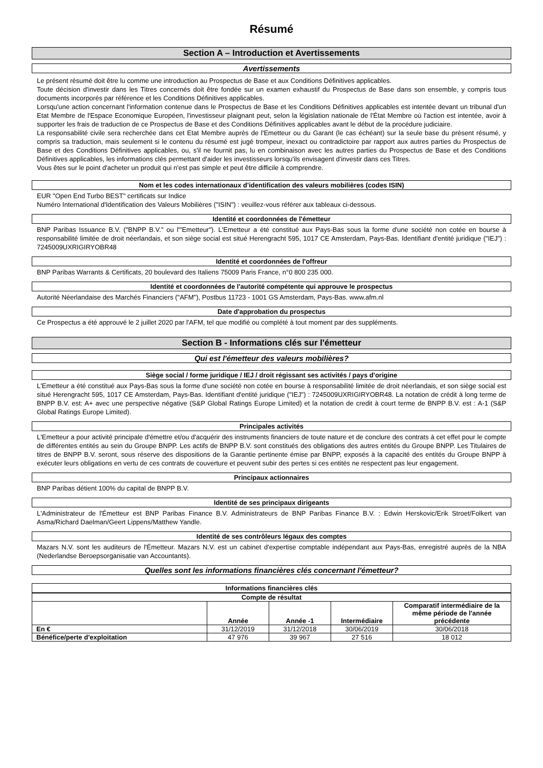Résumé
Section A – Introduction et Avertissements
Avertissements
Le présent résumé doit être lu comme une introduction au Prospectus de Base et aux Conditions Définitives applicables.
Toute décision d'investir dans les Titres concernés doit être fondée sur un examen exhaustif du Prospectus de Base dans son ensemble, y compris tous documents incorporés par référence et les Conditions Définitives applicables.
Lorsqu'une action concernant l'information contenue dans le Prospectus de Base et les Conditions Définitives applicables est intentée devant un tribunal d'un Etat Membre de l'Espace Economique Européen, l'investisseur plaignant peut, selon la législation nationale de l'État Membre où l'action est intentée, avoir à supporter les frais de traduction de ce Prospectus de Base et des Conditions Définitives applicables avant le début de la procédure judiciaire.
La responsabilité civile sera recherchée dans cet Etat Membre auprès de l'Emetteur ou du Garant (le cas échéant) sur la seule base du présent résumé, y compris sa traduction, mais seulement si le contenu du résumé est jugé trompeur, inexact ou contradictoire par rapport aux autres parties du Prospectus de Base et des Conditions Définitives applicables, ou, s'il ne fournit pas, lu en combinaison avec les autres parties du Prospectus de Base et des Conditions Définitives applicables, les informations clés permettant d'aider les investisseurs lorsqu'ils envisagent d'investir dans ces Titres.
Vous êtes sur le point d'acheter un produit qui n'est pas simple et peut être difficile à comprendre.
Nom et les codes internationaux d'identification des valeurs mobilières (codes ISIN)
EUR "Open End Turbo BEST" certificats sur Indice
Numéro International d'Identification des Valeurs Mobilières ("ISIN") : veuillez-vous référer aux tableaux ci-dessous.
Identité et coordonnées de l'émetteur
BNP Paribas Issuance B.V. ("BNPP B.V." ou l'"Emetteur"). L'Emetteur a été constitué aux Pays-Bas sous la forme d'une société non cotée en bourse à responsabilité limitée de droit néerlandais, et son siège social est situé Herengracht 595, 1017 CE Amsterdam, Pays-Bas. Identifiant d'entité juridique ("IEJ") : 7245009UXRIGIRYOBR48
Identité et coordonnées de l'offreur
BNP Paribas Warrants & Certificats, 20 boulevard des Italiens 75009 Paris France, n°0 800 235 000.
Identité et coordonnées de l'autorité compétente qui approuve le prospectus
Autorité Néerlandaise des Marchés Financiers ("AFM"), Postbus 11723 - 1001 GS Amsterdam, Pays-Bas. www.afm.nl
Date d'approbation du prospectus
Ce Prospectus a été approuvé le 2 juillet 2020 par l'AFM, tel que modifié ou complété à tout moment par des suppléments.
Section B - Informations clés sur l'émetteur
Qui est l'émetteur des valeurs mobilières?
Siège social / forme juridique / IEJ / droit régissant ses activités / pays d'origine
L'Emetteur a été constitué aux Pays-Bas sous la forme d'une société non cotée en bourse à responsabilité limitée de droit néerlandais, et son siège social est situé Herengracht 595, 1017 CE Amsterdam, Pays-Bas. Identifiant d'entité juridique ("IEJ") : 7245009UXRIGIRYOBR48. La notation de crédit à long terme de BNPP B.V. est: A+ avec une perspective négative (S&P Global Ratings Europe Limited) et la notation de credit à court terme de BNPP B.V. est : A-1 (S&P Global Ratings Europe Limited).
Principales activités
L'Emetteur a pour activité principale d'émettre et/ou d'acquérir des instruments financiers de toute nature et de conclure des contrats à cet effet pour le compte de différentes entités au sein du Groupe BNPP. Les actifs de BNPP B.V. sont constitués des obligations des autres entités du Groupe BNPP. Les Titulaires de titres de BNPP B.V. seront, sous réserve des dispositions de la Garantie pertinente émise par BNPP, exposés à la capacité des entités du Groupe BNPP à exécuter leurs obligations en vertu de ces contrats de couverture et peuvent subir des pertes si ces entités ne respectent pas leur engagement.
Principaux actionnaires
BNP Paribas détient 100% du capital de BNPP B.V.
Identité de ses principaux dirigeants
L'Administrateur de l'Émetteur est BNP Paribas Finance B.V. Administrateurs de BNP Paribas Finance B.V. : Edwin Herskovic/Erik Stroet/Folkert van Asma/Richard Daelman/Geert Lippens/Matthew Yandle.
Identité de ses contrôleurs légaux des comptes
Mazars N.V. sont les auditeurs de l'Émetteur. Mazars N.V. est un cabinet d'expertise comptable indépendant aux Pays-Bas, enregistré auprès de la NBA (Nederlandse Beroepsorganisatie van Accountants).
Quelles sont les informations financières clés concernant l'émetteur?
Informations financières clés
| Compte de résultat | | | | |
| --- | --- | --- | --- | --- |
| | Année | Année -1 | Intermédiaire | Comparatif intermédiaire de la même période de l'année précédente |
| En € | 31/12/2019 | 31/12/2018 | 30/06/2019 | 30/06/2018 |
| Bénéfice/perte d'exploitation | 47 976 | 39 967 | 27 516 | 18 012 |